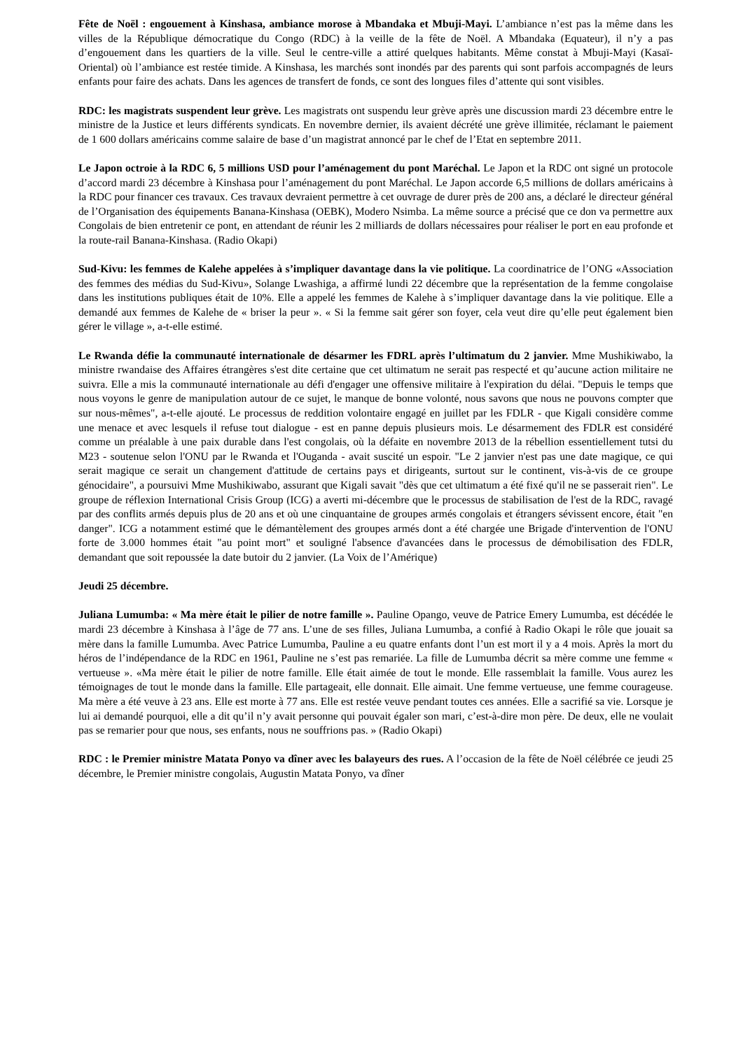Fête de Noël : engouement à Kinshasa, ambiance morose à Mbandaka et Mbuji-Mayi. L’ambiance n’est pas la même dans les villes de la République démocratique du Congo (RDC) à la veille de la fête de Noël. A Mbandaka (Equateur), il n’y a pas d’engouement dans les quartiers de la ville. Seul le centre-ville a attiré quelques habitants. Même constat à Mbuji-Mayi (Kasaï-Oriental) où l’ambiance est restée timide. A Kinshasa, les marchés sont inondés par des parents qui sont parfois accompagnés de leurs enfants pour faire des achats. Dans les agences de transfert de fonds, ce sont des longues files d’attente qui sont visibles.
RDC: les magistrats suspendent leur grève. Les magistrats ont suspendu leur grève après une discussion mardi 23 décembre entre le ministre de la Justice et leurs différents syndicats. En novembre dernier, ils avaient décrété une grève illimitée, réclamant le paiement de 1 600 dollars américains comme salaire de base d’un magistrat annoncé par le chef de l’Etat en septembre 2011.
Le Japon octroie à la RDC 6, 5 millions USD pour l’aménagement du pont Maréchal. Le Japon et la RDC ont signé un protocole d’accord mardi 23 décembre à Kinshasa pour l’aménagement du pont Maréchal. Le Japon accorde 6,5 millions de dollars américains à la RDC pour financer ces travaux. Ces travaux devraient permettre à cet ouvrage de durer près de 200 ans, a déclaré le directeur général de l’Organisation des équipements Banana-Kinshasa (OEBK), Modero Nsimba. La même source a précisé que ce don va permettre aux Congolais de bien entretenir ce pont, en attendant de réunir les 2 milliards de dollars nécessaires pour réaliser le port en eau profonde et la route-rail Banana-Kinshasa. (Radio Okapi)
Sud-Kivu: les femmes de Kalehe appelées à s’impliquer davantage dans la vie politique. La coordinatrice de l’ONG «Association des femmes des médias du Sud-Kivu», Solange Lwashiga, a affirmé lundi 22 décembre que la représentation de la femme congolaise dans les institutions publiques était de 10%. Elle a appelé les femmes de Kalehe à s’impliquer davantage dans la vie politique. Elle a demandé aux femmes de Kalehe de « briser la peur ». « Si la femme sait gérer son foyer, cela veut dire qu’elle peut également bien gérer le village », a-t-elle estimé.
Le Rwanda défie la communauté internationale de désarmer les FDRL après l’ultimatum du 2 janvier. Mme Mushikiwabo, la ministre rwandaise des Affaires étrangères s'est dite certaine que cet ultimatum ne serait pas respecté et qu’aucune action militaire ne suivra. Elle a mis la communauté internationale au défi d'engager une offensive militaire à l'expiration du délai. "Depuis le temps que nous voyons le genre de manipulation autour de ce sujet, le manque de bonne volonté, nous savons que nous ne pouvons compter que sur nous-mêmes", a-t-elle ajouté. Le processus de reddition volontaire engagé en juillet par les FDLR - que Kigali considère comme une menace et avec lesquels il refuse tout dialogue - est en panne depuis plusieurs mois. Le désarmement des FDLR est considéré comme un préalable à une paix durable dans l'est congolais, où la défaite en novembre 2013 de la rébellion essentiellement tutsi du M23 - soutenue selon l'ONU par le Rwanda et l'Ouganda - avait suscité un espoir. "Le 2 janvier n'est pas une date magique, ce qui serait magique ce serait un changement d'attitude de certains pays et dirigeants, surtout sur le continent, vis-à-vis de ce groupe génocidaire", a poursuivi Mme Mushikiwabo, assurant que Kigali savait "dès que cet ultimatum a été fixé qu'il ne se passerait rien". Le groupe de réflexion International Crisis Group (ICG) a averti mi-décembre que le processus de stabilisation de l'est de la RDC, ravagé par des conflits armés depuis plus de 20 ans et où une cinquantaine de groupes armés congolais et étrangers sévissent encore, était "en danger". ICG a notamment estimé que le démantèlement des groupes armés dont a été chargée une Brigade d'intervention de l'ONU forte de 3.000 hommes était "au point mort" et souligné l'absence d'avancées dans le processus de démobilisation des FDLR, demandant que soit repoussée la date butoir du 2 janvier. (La Voix de l’Amérique)
Jeudi 25 décembre.
Juliana Lumumba: « Ma mère était le pilier de notre famille ». Pauline Opango, veuve de Patrice Emery Lumumba, est décédée le mardi 23 décembre à Kinshasa à l’âge de 77 ans. L’une de ses filles, Juliana Lumumba, a confié à Radio Okapi le rôle que jouait sa mère dans la famille Lumumba. Avec Patrice Lumumba, Pauline a eu quatre enfants dont l’un est mort il y a 4 mois. Après la mort du héros de l’indépendance de la RDC en 1961, Pauline ne s’est pas remariée. La fille de Lumumba décrit sa mère comme une femme « vertueuse ». «Ma mère était le pilier de notre famille. Elle était aimée de tout le monde. Elle rassemblait la famille. Vous aurez les témoignages de tout le monde dans la famille. Elle partageait, elle donnait. Elle aimait. Une femme vertueuse, une femme courageuse. Ma mère a été veuve à 23 ans. Elle est morte à 77 ans. Elle est restée veuve pendant toutes ces années. Elle a sacrifié sa vie. Lorsque je lui ai demandé pourquoi, elle a dit qu’il n’y avait personne qui pouvait égaler son mari, c’est-à-dire mon père. De deux, elle ne voulait pas se remarier pour que nous, ses enfants, nous ne souffrions pas. » (Radio Okapi)
RDC : le Premier ministre Matata Ponyo va dîner avec les balayeurs des rues. A l’occasion de la fête de Noël célébrée ce jeudi 25 décembre, le Premier ministre congolais, Augustin Matata Ponyo, va dîner